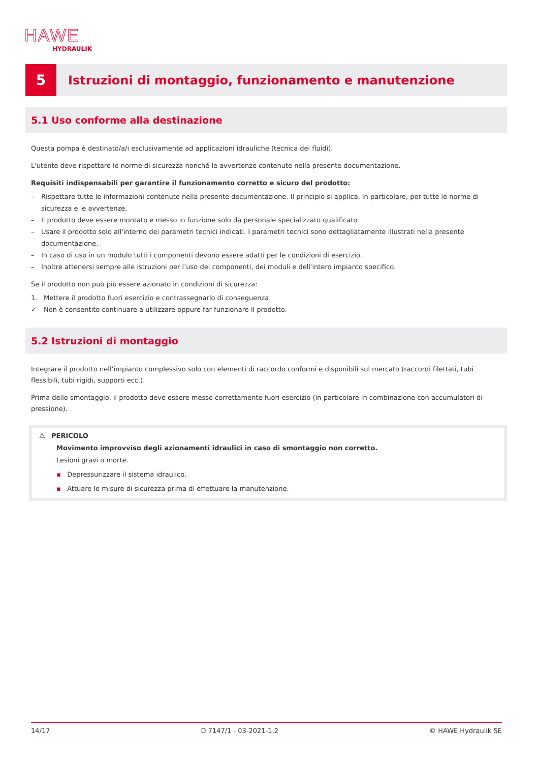HAWE
HYDRAULIK
5
Istruzioni di montaggio, funzionamento e manutenzione
5.1 Uso conforme alla destinazione
Questa pompa è destinato/a/i esclusivamente ad applicazioni idrauliche (tecnica dei fluidi).
L'utente deve rispettare le norme di sicurezza nonché le avvertenze contenute nella presente documentazione.
Requisiti indispensabili per garantire il funzionamento corretto e sicuro del prodotto:
– Rispettare tutte le informazioni contenute nella presente documentazione. Il principio si applica, in particolare, per tutte le norme di sicurezza e le avvertenze.
– Il prodotto deve essere montato e messo in funzione solo da personale specializzato qualificato.
– Usare il prodotto solo all'interno dei parametri tecnici indicati. I parametri tecnici sono dettagliatamente illustrati nella presente documentazione.
– In caso di uso in un modulo tutti i componenti devono essere adatti per le condizioni di esercizio.
– Inoltre attenersi sempre alle istruzioni per l’uso dei componenti, dei moduli e dell'intero impianto specifico.
Se il prodotto non può più essere azionato in condizioni di sicurezza:
1. Mettere il prodotto fuori esercizio e contrassegnarlo di conseguenza.
✓ Non è consentito continuare a utilizzare oppure far funzionare il prodotto.
5.2 Istruzioni di montaggio
Integrare il prodotto nell’impianto complessivo solo con elementi di raccordo conformi e disponibili sul mercato (raccordi filettati, tubi flessibili, tubi rigidi, supporti ecc.).
Prima dello smontaggio, il prodotto deve essere messo correttamente fuori esercizio (in particolare in combinazione con accumulatori di pressione).
⚠ PERICOLO
Movimento improvviso degli azionamenti idraulici in caso di smontaggio non corretto.
Lesioni gravi o morte.
▪ Depressurizzare il sistema idraulico.
▪ Attuare le misure di sicurezza prima di effettuare la manutenzione.
14/17 D 7147/1 - 03-2021-1.2 © HAWE Hydraulik SE